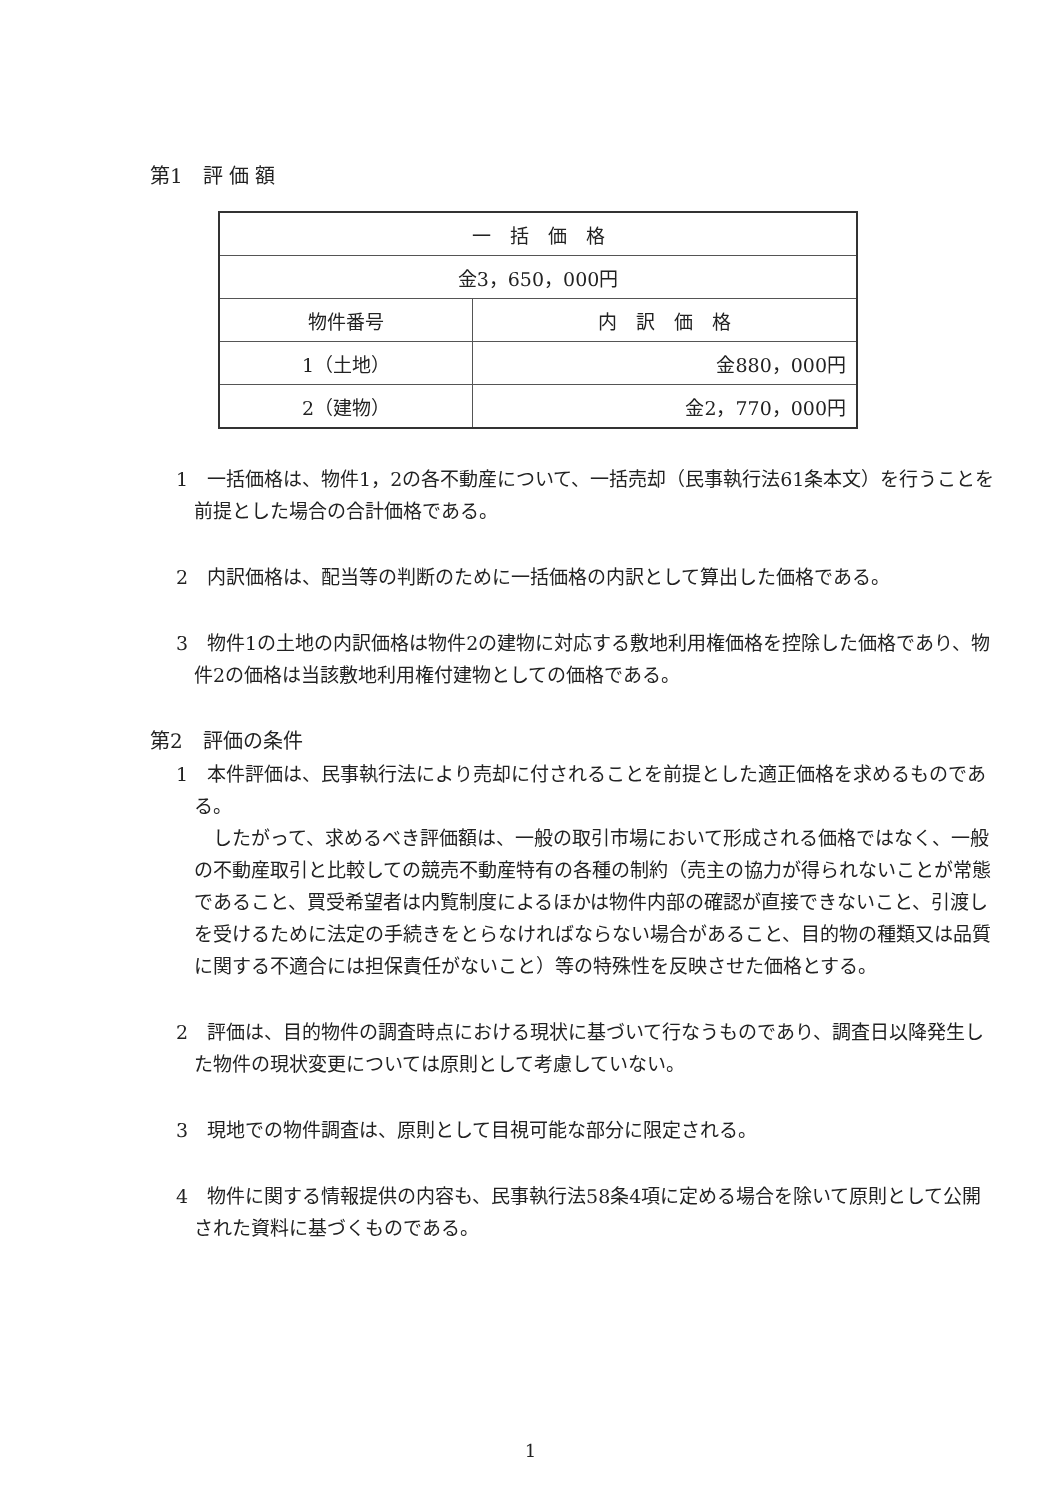第1　評 価 額
| 一 括 価 格 | |
| --- | --- |
| 金3，650，000円 | |
| 物件番号 | 内 訳 価 格 |
| 1（土地） | 金880，000円 |
| 2（建物） | 金2，770，000円 |
1　一括価格は、物件1，2の各不動産について、一括売却（民事執行法61条本文）を行うことを前提とした場合の合計価格である。
2　内訳価格は、配当等の判断のために一括価格の内訳として算出した価格である。
3　物件1の土地の内訳価格は物件2の建物に対応する敷地利用権価格を控除した価格であり、物件2の価格は当該敷地利用権付建物としての価格である。
第2　評価の条件
1　本件評価は、民事執行法により売却に付されることを前提とした適正価格を求めるものである。
　したがって、求めるべき評価額は、一般の取引市場において形成される価格ではなく、一般の不動産取引と比較しての競売不動産特有の各種の制約（売主の協力が得られないことが常態であること、買受希望者は内覧制度によるほかは物件内部の確認が直接できないこと、引渡しを受けるために法定の手続きをとらなければならない場合があること、目的物の種類又は品質に関する不適合には担保責任がないこと）等の特殊性を反映させた価格とする。
2　評価は、目的物件の調査時点における現状に基づいて行なうものであり、調査日以降発生した物件の現状変更については原則として考慮していない。
3　現地での物件調査は、原則として目視可能な部分に限定される。
4　物件に関する情報提供の内容も、民事執行法58条4項に定める場合を除いて原則として公開された資料に基づくものである。
1